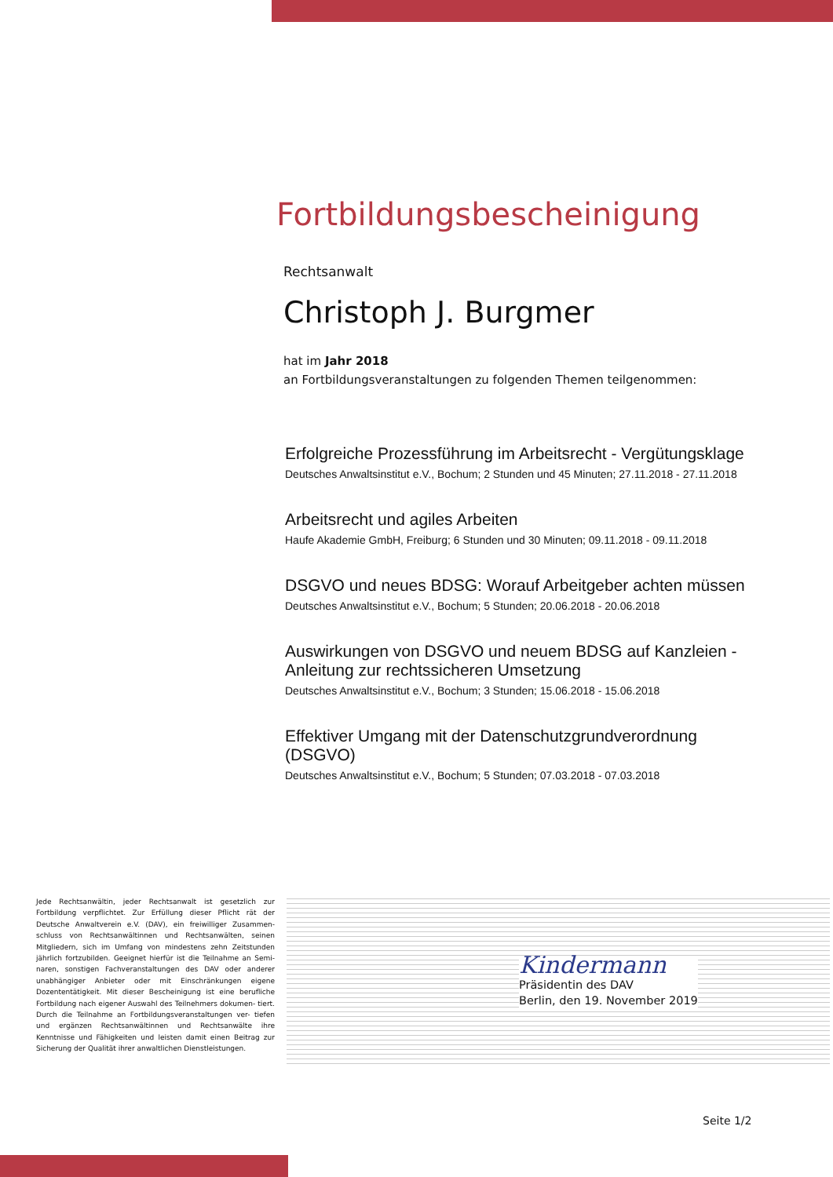Fortbildungsbescheinigung
Rechtsanwalt
Christoph J. Burgmer
hat im Jahr 2018
an Fortbildungsveranstaltungen zu folgenden Themen teilgenommen:
Erfolgreiche Prozessführung im Arbeitsrecht - Vergütungsklage
Deutsches Anwaltsinstitut e.V., Bochum; 2 Stunden und 45 Minuten; 27.11.2018 - 27.11.2018
Arbeitsrecht und agiles Arbeiten
Haufe Akademie GmbH, Freiburg; 6 Stunden und 30 Minuten; 09.11.2018 - 09.11.2018
DSGVO und neues BDSG: Worauf Arbeitgeber achten müssen
Deutsches Anwaltsinstitut e.V., Bochum; 5 Stunden; 20.06.2018 - 20.06.2018
Auswirkungen von DSGVO und neuem BDSG auf Kanzleien - Anleitung zur rechtssicheren Umsetzung
Deutsches Anwaltsinstitut e.V., Bochum; 3 Stunden; 15.06.2018 - 15.06.2018
Effektiver Umgang mit der Datenschutzgrundverordnung (DSGVO)
Deutsches Anwaltsinstitut e.V., Bochum; 5 Stunden; 07.03.2018 - 07.03.2018
Jede Rechtsanwältin, jeder Rechtsanwalt ist gesetzlich zur Fortbildung verpflichtet. Zur Erfüllung dieser Pflicht rät der Deutsche Anwaltverein e.V. (DAV), ein freiwilliger Zusammen- schluss von Rechtsanwältinnen und Rechtsanwälten, seinen Mitgliedern, sich im Umfang von mindestens zehn Zeitstunden jährlich fortzubilden. Geeignet hierfür ist die Teilnahme an Semi- naren, sonstigen Fachveranstaltungen des DAV oder anderer unabhängiger Anbieter oder mit Einschränkungen eigene Dozententätigkeit. Mit dieser Bescheinigung ist eine berufliche Fortbildung nach eigener Auswahl des Teilnehmers dokumen- tiert. Durch die Teilnahme an Fortbildungsveranstaltungen ver- tiefen und ergänzen Rechtsanwältinnen und Rechtsanwälte ihre Kenntnisse und Fähigkeiten und leisten damit einen Beitrag zur Sicherung der Qualität ihrer anwaltlichen Dienstleistungen.
Kindermann
Präsidentin des DAV
Berlin, den 19. November 2019
Seite 1/2